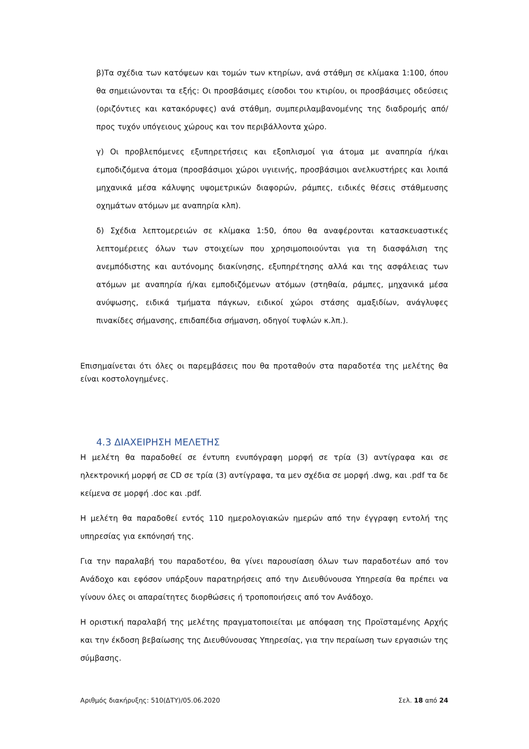β)Τα σχέδια των κατόψεων και τομών των κτηρίων, ανά στάθμη σε κλίμακα 1:100, όπου θα σημειώνονται τα εξής: Οι προσβάσιμες είσοδοι του κτιρίου, οι προσβάσιμες οδεύσεις (οριζόντιες και κατακόρυφες) ανά στάθμη, συμπεριλαμβανομένης της διαδρομής από/προς τυχόν υπόγειους χώρους και τον περιβάλλοντα χώρο.
γ) Οι προβλεπόμενες εξυπηρετήσεις και εξοπλισμοί για άτομα με αναπηρία ή/και εμποδιζόμενα άτομα (προσβάσιμοι χώροι υγιεινής, προσβάσιμοι ανελκυστήρες και λοιπά μηχανικά μέσα κάλυψης υψομετρικών διαφορών, ράμπες, ειδικές θέσεις στάθμευσης οχημάτων ατόμων με αναπηρία κλπ).
δ) Σχέδια λεπτομερειών σε κλίμακα 1:50, όπου θα αναφέρονται κατασκευαστικές λεπτομέρειες όλων των στοιχείων που χρησιμοποιούνται για τη διασφάλιση της ανεμπόδιστης και αυτόνομης διακίνησης, εξυπηρέτησης αλλά και της ασφάλειας των ατόμων με αναπηρία ή/και εμποδιζόμενων ατόμων (στηθαία, ράμπες, μηχανικά μέσα ανύψωσης, ειδικά τμήματα πάγκων, ειδικοί χώροι στάσης αμαξιδίων, ανάγλυφες πινακίδες σήμανσης, επιδαπέδια σήμανση, οδηγοί τυφλών κ.λπ.).
Επισημαίνεται ότι όλες οι παρεμβάσεις που θα προταθούν στα παραδοτέα της μελέτης θα είναι κοστολογημένες.
4.3 ΔΙΑΧΕΙΡΗΣΗ ΜΕΛΕΤΗΣ
Η μελέτη θα παραδοθεί σε έντυπη ενυπόγραφη μορφή σε τρία (3) αντίγραφα και σε ηλεκτρονική μορφή σε CD σε τρία (3) αντίγραφα, τα μεν σχέδια σε μορφή .dwg, και .pdf τα δε κείμενα σε μορφή .doc και .pdf.
Η μελέτη θα παραδοθεί εντός 110 ημερολογιακών ημερών από την έγγραφη εντολή της υπηρεσίας για εκπόνησή της.
Για την παραλαβή του παραδοτέου, θα γίνει παρουσίαση όλων των παραδοτέων από τον Ανάδοχο και εφόσον υπάρξουν παρατηρήσεις από την Διευθύνουσα Υπηρεσία θα πρέπει να γίνουν όλες οι απαραίτητες διορθώσεις ή τροποποιήσεις από τον Ανάδοχο.
Η οριστική παραλαβή της μελέτης πραγματοποιείται με απόφαση της Προϊσταμένης Αρχής και την έκδοση βεβαίωσης της Διευθύνουσας Υπηρεσίας, για την περαίωση των εργασιών της σύμβασης.
Αριθμός διακήρυξης: 510(ΔΤΥ)/05.06.2020 Σελ. 18 από 24